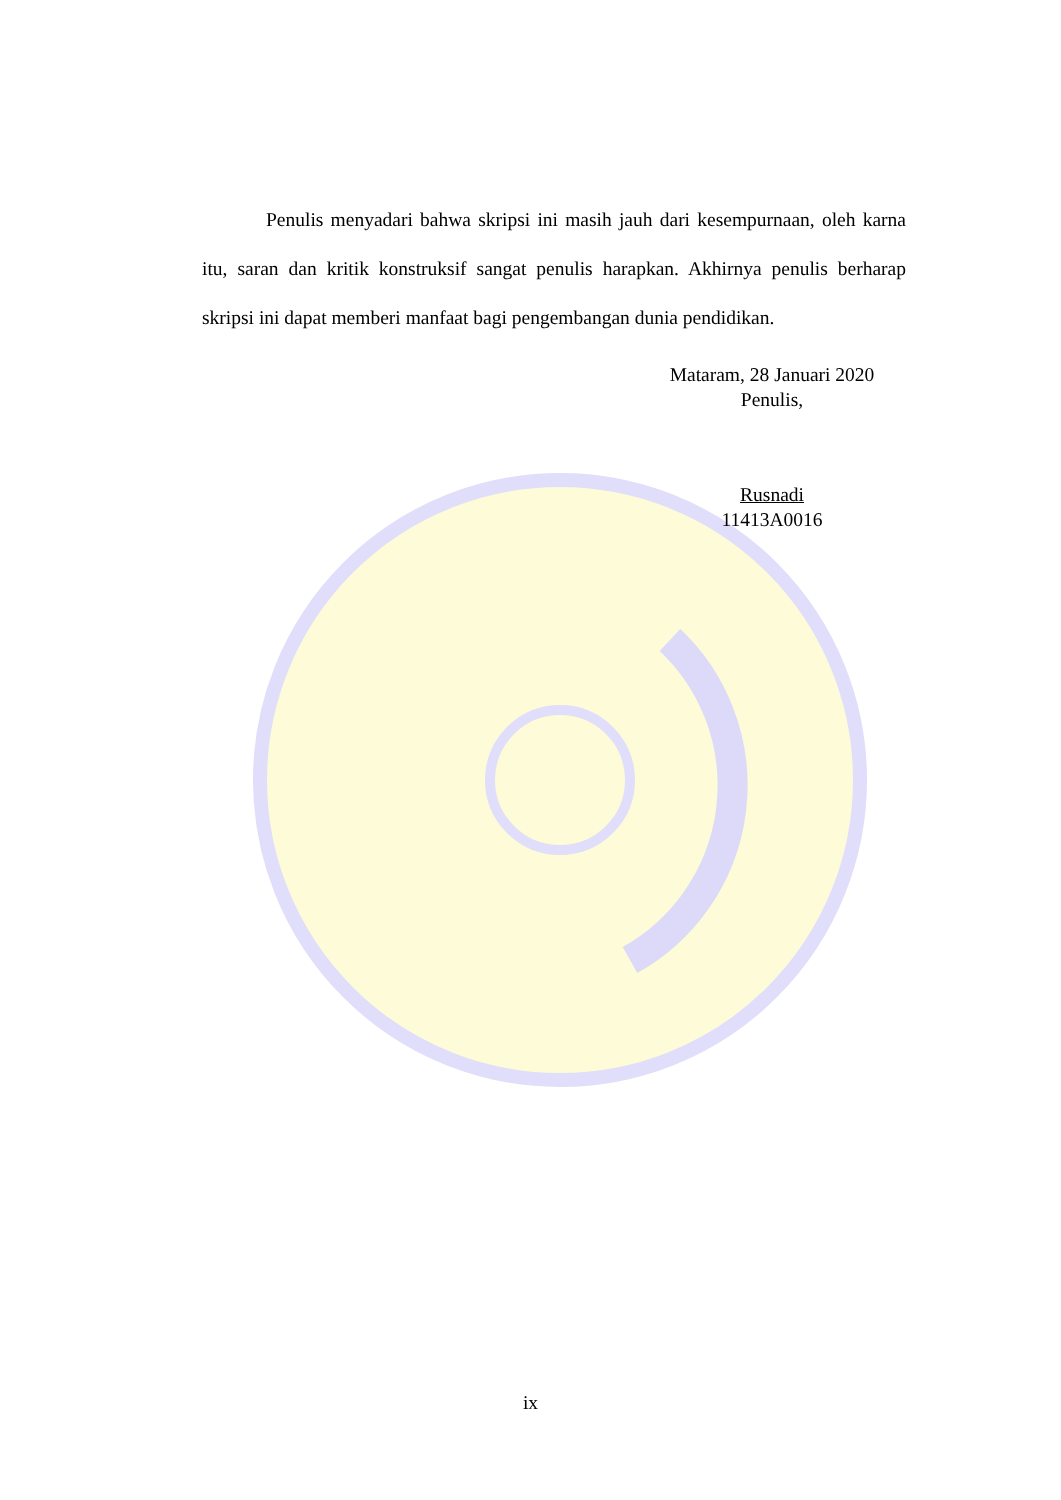Penulis menyadari bahwa skripsi ini masih jauh dari kesempurnaan, oleh karna itu, saran dan kritik konstruksif sangat penulis harapkan. Akhirnya penulis berharap skripsi ini dapat memberi manfaat bagi pengembangan dunia pendidikan.
Mataram, 28 Januari 2020
Penulis,
Rusnadi
11413A0016
ix